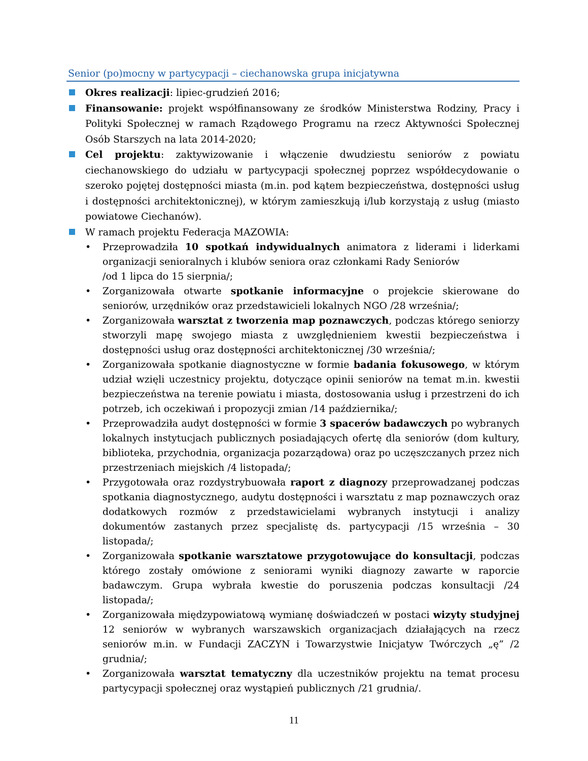Senior (po)mocny w partycypacji – ciechanowska grupa inicjatywna
Okres realizacji: lipiec-grudzień 2016;
Finansowanie: projekt współfinansowany ze środków Ministerstwa Rodziny, Pracy i Polityki Społecznej w ramach Rządowego Programu na rzecz Aktywności Społecznej Osób Starszych na lata 2014-2020;
Cel projektu: zaktywizowanie i włączenie dwudziestu seniorów z powiatu ciechanowskiego do udziału w partycypacji społecznej poprzez współdecydowanie o szeroko pojętej dostępności miasta (m.in. pod kątem bezpieczeństwa, dostępności usług i dostępności architektonicznej), w którym zamieszkują i/lub korzystają z usług (miasto powiatowe Ciechanów).
W ramach projektu Federacja MAZOWIA:
• Przeprowadziła 10 spotkań indywidualnych animatora z liderami i liderkami organizacji senioralnych i klubów seniora oraz członkami Rady Seniorów
/od 1 lipca do 15 sierpnia/;
• Zorganizowała otwarte spotkanie informacyjne o projekcie skierowane do seniorów, urzędników oraz przedstawicieli lokalnych NGO /28 września/;
• Zorganizowała warsztat z tworzenia map poznawczych, podczas którego seniorzy stworzyli mapę swojego miasta z uwzględnieniem kwestii bezpieczeństwa i dostępności usług oraz dostępności architektonicznej /30 września/;
• Zorganizowała spotkanie diagnostyczne w formie badania fokusowego, w którym udział wzięli uczestnicy projektu, dotyczące opinii seniorów na temat m.in. kwestii bezpieczeństwa na terenie powiatu i miasta, dostosowania usług i przestrzeni do ich potrzeb, ich oczekiwań i propozycji zmian /14 października/;
• Przeprowadziła audyt dostępności w formie 3 spacerów badawczych po wybranych lokalnych instytucjach publicznych posiadających ofertę dla seniorów (dom kultury, biblioteka, przychodnia, organizacja pozarządowa) oraz po uczęszczanych przez nich przestrzeniach miejskich /4 listopada/;
• Przygotowała oraz rozdystrybuowała raport z diagnozy przeprowadzanej podczas spotkania diagnostycznego, audytu dostępności i warsztatu z map poznawczych oraz dodatkowych rozmów z przedstawicielami wybranych instytucji i analizy dokumentów zastanych przez specjalistę ds. partycypacji /15 września – 30 listopada/;
• Zorganizowała spotkanie warsztatowe przygotowujące do konsultacji, podczas którego zostały omówione z seniorami wyniki diagnozy zawarte w raporcie badawczym. Grupa wybrała kwestie do poruszenia podczas konsultacji /24 listopada/;
• Zorganizowała międzypowiatową wymianę doświadczeń w postaci wizyty studyjnej 12 seniorów w wybranych warszawskich organizacjach działających na rzecz seniorów m.in. w Fundacji ZACZYN i Towarzystwie Inicjatyw Twórczych „ę” /2 grudnia/;
• Zorganizowała warsztat tematyczny dla uczestników projektu na temat procesu partycypacji społecznej oraz wystąpień publicznych /21 grudnia/.
11